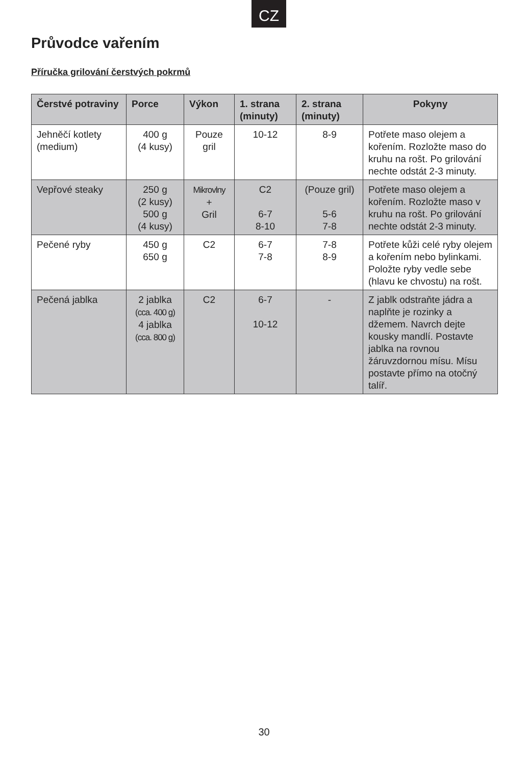CZ
Průvodce vařením
Příručka grilování čerstvých pokrmů
| Čerstvé potraviny | Porce | Výkon | 1. strana (minuty) | 2. strana (minuty) | Pokyny |
| --- | --- | --- | --- | --- | --- |
| Jehněčí kotlety (medium) | 400 g (4 kusy) | Pouze gril | 10-12 | 8-9 | Potřete maso olejem a kořením. Rozložte maso do kruhu na rošt. Po grilování nechte odstát 2-3 minuty. |
| Vepřové steaky | 250 g (2 kusy) 500 g (4 kusy) | Mikrovlny + Gril | C2 6-7 8-10 | (Pouze gril) 5-6 7-8 | Potřete maso olejem a kořením. Rozložte maso v kruhu na rošt. Po grilování nechte odstát 2-3 minuty. |
| Pečené ryby | 450 g 650 g | C2 | 6-7 7-8 | 7-8 8-9 | Potřete kůži celé ryby olejem a kořením nebo bylinkami. Položte ryby vedle sebe (hlavu ke chvostu) na rošt. |
| Pečená jablka | 2 jablka (cca. 400 g) 4 jablka (cca. 800 g) | C2 | 6-7 10-12 | - | Z jablk odstraňte jádra a naplňte je rozinky a džemem. Navrch dejte kousky mandlí. Postavte jablka na rovnou žáruvzdornou mísu. Mísu postavte přímo na otočný talíř. |
30